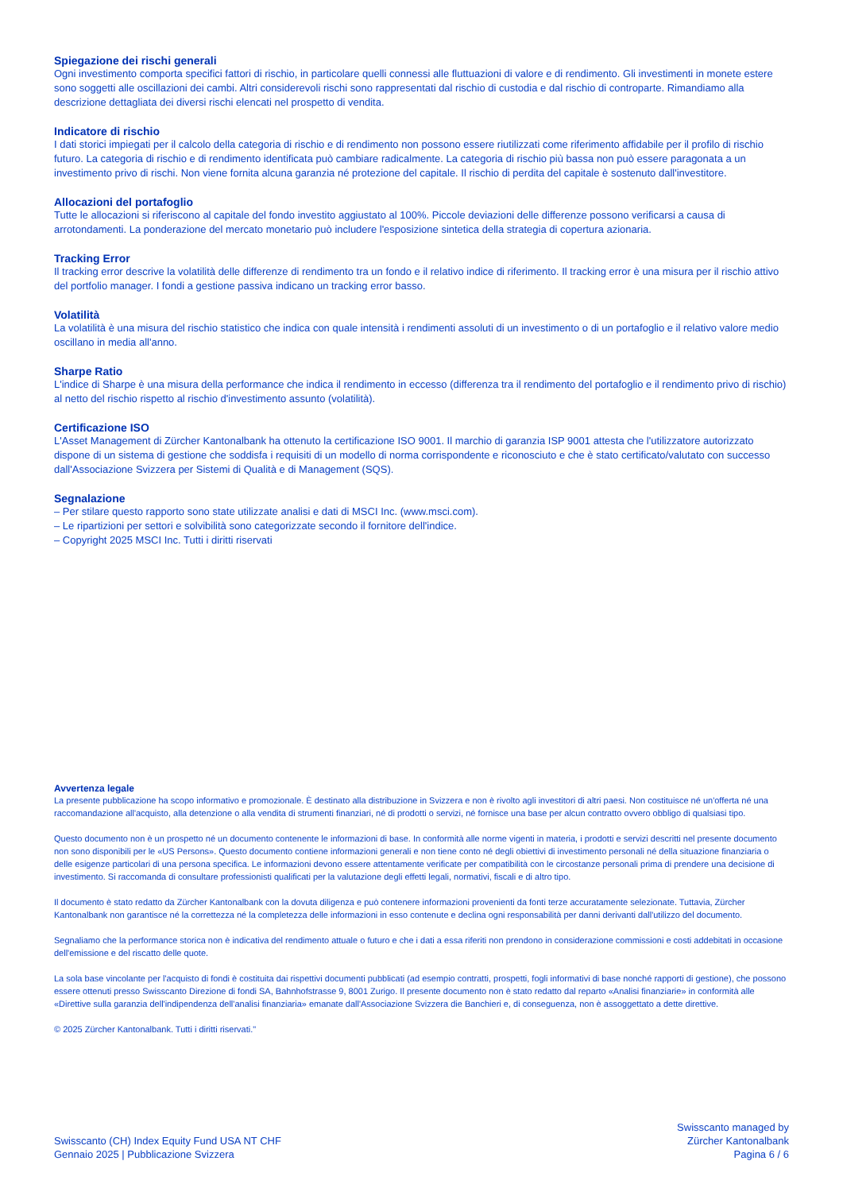Spiegazione dei rischi generali
Ogni investimento comporta specifici fattori di rischio, in particolare quelli connessi alle fluttuazioni di valore e di rendimento. Gli investimenti in monete estere sono soggetti alle oscillazioni dei cambi. Altri considerevoli rischi sono rappresentati dal rischio di custodia e dal rischio di controparte. Rimandiamo alla descrizione dettagliata dei diversi rischi elencati nel prospetto di vendita.
Indicatore di rischio
I dati storici impiegati per il calcolo della categoria di rischio e di rendimento non possono essere riutilizzati come riferimento affidabile per il profilo di rischio futuro. La categoria di rischio e di rendimento identificata può cambiare radicalmente. La categoria di rischio più bassa non può essere paragonata a un investimento privo di rischi. Non viene fornita alcuna garanzia né protezione del capitale. Il rischio di perdita del capitale è sostenuto dall'investitore.
Allocazioni del portafoglio
Tutte le allocazioni si riferiscono al capitale del fondo investito aggiustato al 100%. Piccole deviazioni delle differenze possono verificarsi a causa di arrotondamenti. La ponderazione del mercato monetario può includere l'esposizione sintetica della strategia di copertura azionaria.
Tracking Error
Il tracking error descrive la volatilità delle differenze di rendimento tra un fondo e il relativo indice di riferimento. Il tracking error è una misura per il rischio attivo del portfolio manager. I fondi a gestione passiva indicano un tracking error basso.
Volatilità
La volatilità è una misura del rischio statistico che indica con quale intensità i rendimenti assoluti di un investimento o di un portafoglio e il relativo valore medio oscillano in media all'anno.
Sharpe Ratio
L'indice di Sharpe è una misura della performance che indica il rendimento in eccesso (differenza tra il rendimento del portafoglio e il rendimento privo di rischio) al netto del rischio rispetto al rischio d'investimento assunto (volatilità).
Certificazione ISO
L'Asset Management di Zürcher Kantonalbank ha ottenuto la certificazione ISO 9001. Il marchio di garanzia ISP 9001 attesta che l'utilizzatore autorizzato dispone di un sistema di gestione che soddisfa i requisiti di un modello di norma corrispondente e riconosciuto e che è stato certificato/valutato con successo dall'Associazione Svizzera per Sistemi di Qualità e di Management (SQS).
Segnalazione
– Per stilare questo rapporto sono state utilizzate analisi e dati di MSCI Inc. (www.msci.com).
– Le ripartizioni per settori e solvibilità sono categorizzate secondo il fornitore dell'indice.
– Copyright 2025 MSCI Inc. Tutti i diritti riservati
Avvertenza legale
La presente pubblicazione ha scopo informativo e promozionale. È destinato alla distribuzione in Svizzera e non è rivolto agli investitori di altri paesi. Non costituisce né un'offerta né una raccomandazione all'acquisto, alla detenzione o alla vendita di strumenti finanziari, né di prodotti o servizi, né fornisce una base per alcun contratto ovvero obbligo di qualsiasi tipo.
Questo documento non è un prospetto né un documento contenente le informazioni di base. In conformità alle norme vigenti in materia, i prodotti e servizi descritti nel presente documento non sono disponibili per le «US Persons». Questo documento contiene informazioni generali e non tiene conto né degli obiettivi di investimento personali né della situazione finanziaria o delle esigenze particolari di una persona specifica. Le informazioni devono essere attentamente verificate per compatibilità con le circostanze personali prima di prendere una decisione di investimento. Si raccomanda di consultare professionisti qualificati per la valutazione degli effetti legali, normativi, fiscali e di altro tipo.
Il documento è stato redatto da Zürcher Kantonalbank con la dovuta diligenza e può contenere informazioni provenienti da fonti terze accuratamente selezionate. Tuttavia, Zürcher Kantonalbank non garantisce né la correttezza né la completezza delle informazioni in esso contenute e declina ogni responsabilità per danni derivanti dall'utilizzo del documento.
Segnaliamo che la performance storica non è indicativa del rendimento attuale o futuro e che i dati a essa riferiti non prendono in considerazione commissioni e costi addebitati in occasione dell'emissione e del riscatto delle quote.
La sola base vincolante per l'acquisto di fondi è costituita dai rispettivi documenti pubblicati (ad esempio contratti, prospetti, fogli informativi di base nonché rapporti di gestione), che possono essere ottenuti presso Swisscanto Direzione di fondi SA, Bahnhofstrasse 9, 8001 Zurigo. Il presente documento non è stato redatto dal reparto «Analisi finanziarie» in conformità alle «Direttive sulla garanzia dell'indipendenza dell'analisi finanziaria» emanate dall'Associazione Svizzera die Banchieri e, di conseguenza, non è assoggettato a dette direttive.
© 2025 Zürcher Kantonalbank. Tutti i diritti riservati."
Swisscanto (CH) Index Equity Fund USA NT CHF
Gennaio 2025 | Pubblicazione Svizzera
Swisscanto managed by
Zürcher Kantonalbank
Pagina 6 / 6